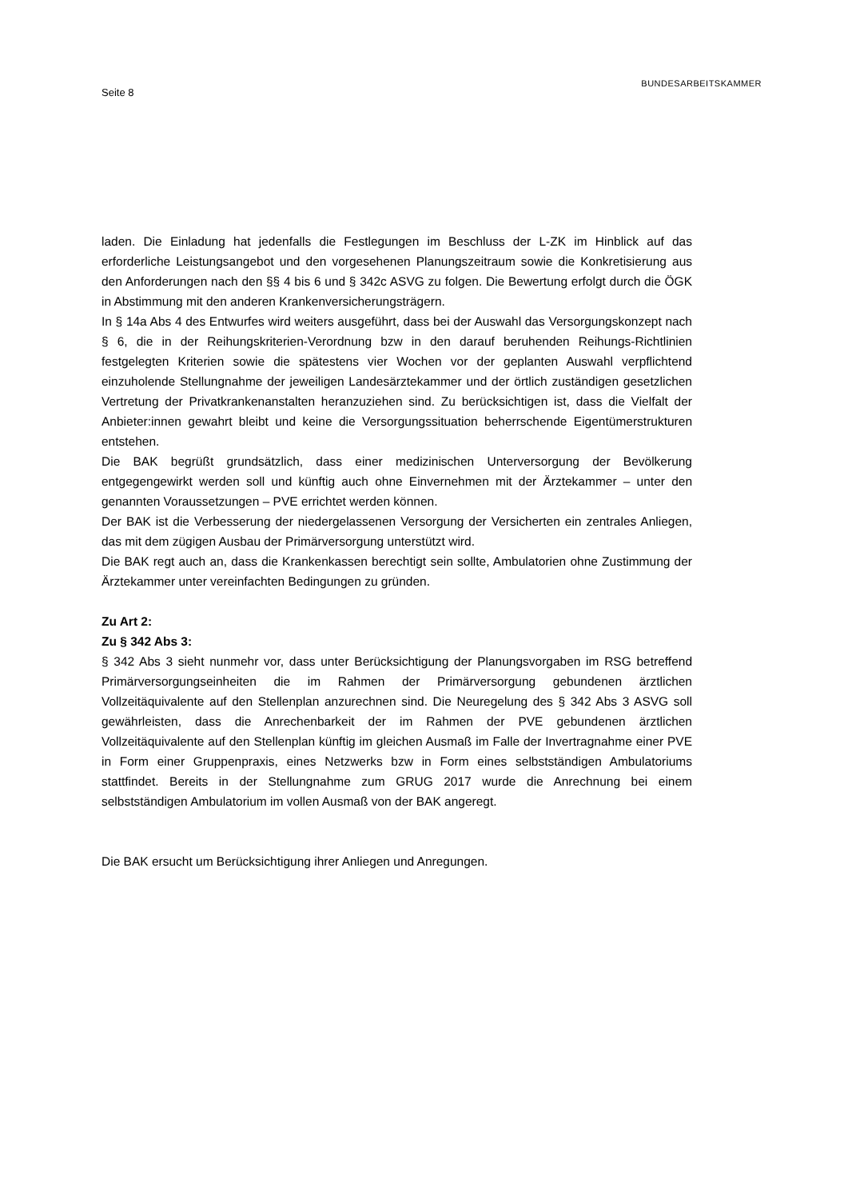Seite 8
BUNDESARBEITSKAMMER
laden. Die Einladung hat jedenfalls die Festlegungen im Beschluss der L-ZK im Hinblick auf das erforderliche Leistungsangebot und den vorgesehenen Planungszeitraum sowie die Konkretisierung aus den Anforderungen nach den §§ 4 bis 6 und § 342c ASVG zu folgen. Die Bewertung erfolgt durch die ÖGK in Abstimmung mit den anderen Krankenversicherungsträgern.
In § 14a Abs 4 des Entwurfes wird weiters ausgeführt, dass bei der Auswahl das Versorgungskonzept nach § 6, die in der Reihungskriterien-Verordnung bzw in den darauf beruhenden Reihungs-Richtlinien festgelegten Kriterien sowie die spätestens vier Wochen vor der geplanten Auswahl verpflichtend einzuholende Stellungnahme der jeweiligen Landesärztekammer und der örtlich zuständigen gesetzlichen Vertretung der Privatkrankenanstalten heranzuziehen sind. Zu berücksichtigen ist, dass die Vielfalt der Anbieter:innen gewahrt bleibt und keine die Versorgungssituation beherrschende Eigentümerstrukturen entstehen.
Die BAK begrüßt grundsätzlich, dass einer medizinischen Unterversorgung der Bevölkerung entgegengewirkt werden soll und künftig auch ohne Einvernehmen mit der Ärztekammer – unter den genannten Voraussetzungen – PVE errichtet werden können.
Der BAK ist die Verbesserung der niedergelassenen Versorgung der Versicherten ein zentrales Anliegen, das mit dem zügigen Ausbau der Primärversorgung unterstützt wird.
Die BAK regt auch an, dass die Krankenkassen berechtigt sein sollte, Ambulatorien ohne Zustimmung der Ärztekammer unter vereinfachten Bedingungen zu gründen.
Zu Art 2:
Zu § 342 Abs 3:
§ 342 Abs 3 sieht nunmehr vor, dass unter Berücksichtigung der Planungsvorgaben im RSG betreffend Primärversorgungseinheiten die im Rahmen der Primärversorgung gebundenen ärztlichen Vollzeitäquivalente auf den Stellenplan anzurechnen sind. Die Neuregelung des § 342 Abs 3 ASVG soll gewährleisten, dass die Anrechenbarkeit der im Rahmen der PVE gebundenen ärztlichen Vollzeitäquivalente auf den Stellenplan künftig im gleichen Ausmaß im Falle der Invertragnahme einer PVE in Form einer Gruppenpraxis, eines Netzwerks bzw in Form eines selbstständigen Ambulatoriums stattfindet. Bereits in der Stellungnahme zum GRUG 2017 wurde die Anrechnung bei einem selbstständigen Ambulatorium im vollen Ausmaß von der BAK angeregt.
Die BAK ersucht um Berücksichtigung ihrer Anliegen und Anregungen.